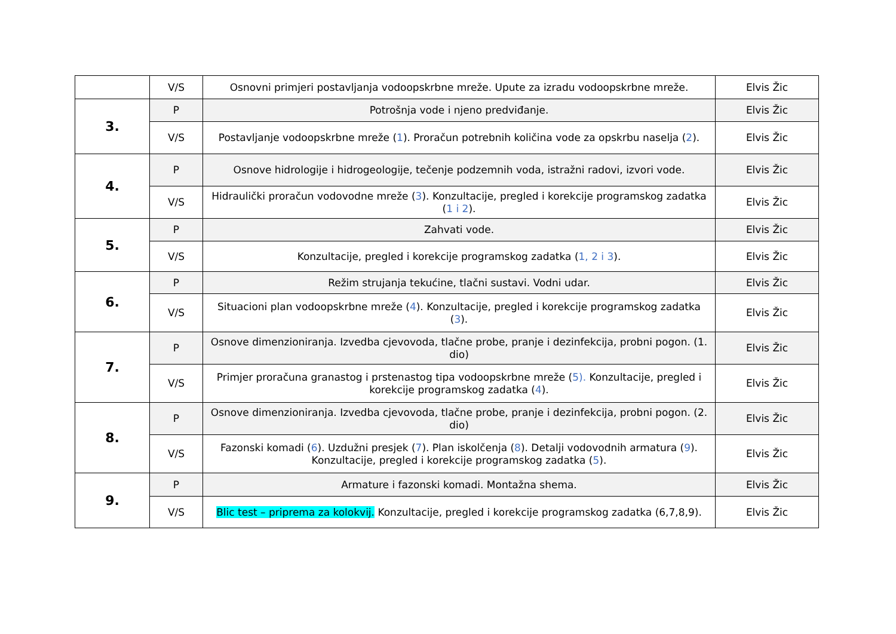| | V/S | Osnovni primjeri postavljanja vodoopskrbne mreže. Upute za izradu vodoopskrbne mreže. | Elvis Žic |
| 3. | P | Potrošnja vode i njeno predviđanje. | Elvis Žic |
| | V/S | Postavljanje vodoopskrbne mreže ( 1 ). Proračun potrebnih količina vode za opskrbu naselja ( 2 ). | Elvis Žic |
| 4. | P | Osnove hidrologije i hidrogeologije, tečenje podzemnih voda, istražni radovi, izvori vode. | Elvis Žic |
| | V/S | Hidraulički proračun vodovodne mreže ( 3 ). Konzultacije, pregled i korekcije programskog zadatka ( 1 i 2 ). | Elvis Žic |
| 5. | P | Zahvati vode. | Elvis Žic |
| | V/S | Konzultacije, pregled i korekcije programskog zadatka ( 1, 2 i 3 ). | Elvis Žic |
| 6. | P | Režim strujanja tekućine, tlačni sustavi. Vodni udar. | Elvis Žic |
| | V/S | Situacioni plan vodoopskrbne mreže ( 4 ). Konzultacije, pregled i korekcije programskog zadatka ( 3 ). | Elvis Žic |
| 7. | P | Osnove dimenzioniranja. Izvedba cjevovoda, tlačne probe, pranje i dezinfekcija, probni pogon. (1. dio) | Elvis Žic |
| | V/S | Primjer proračuna granastog i prstenastog tipa vodoopskrbne mreže ( 5). Konzultacije, pregled i korekcije programskog zadatka ( 4 ). | Elvis Žic |
| 8. | P | Osnove dimenzioniranja. Izvedba cjevovoda, tlačne probe, pranje i dezinfekcija, probni pogon. (2. dio) | Elvis Žic |
| | V/S | Fazonski komadi ( 6 ). Uzdužni presjek ( 7 ). Plan iskolčenja ( 8 ). Detalji vodovodnih armatura ( 9 ). Konzultacije, pregled i korekcije programskog zadatka ( 5 ). | Elvis Žic |
| 9. | P | Armature i fazonski komadi. Montažna shema. | Elvis Žic |
| | V/S | Blic test – priprema za kolokvij. Konzultacije, pregled i korekcije programskog zadatka (6,7,8,9). | Elvis Žic |